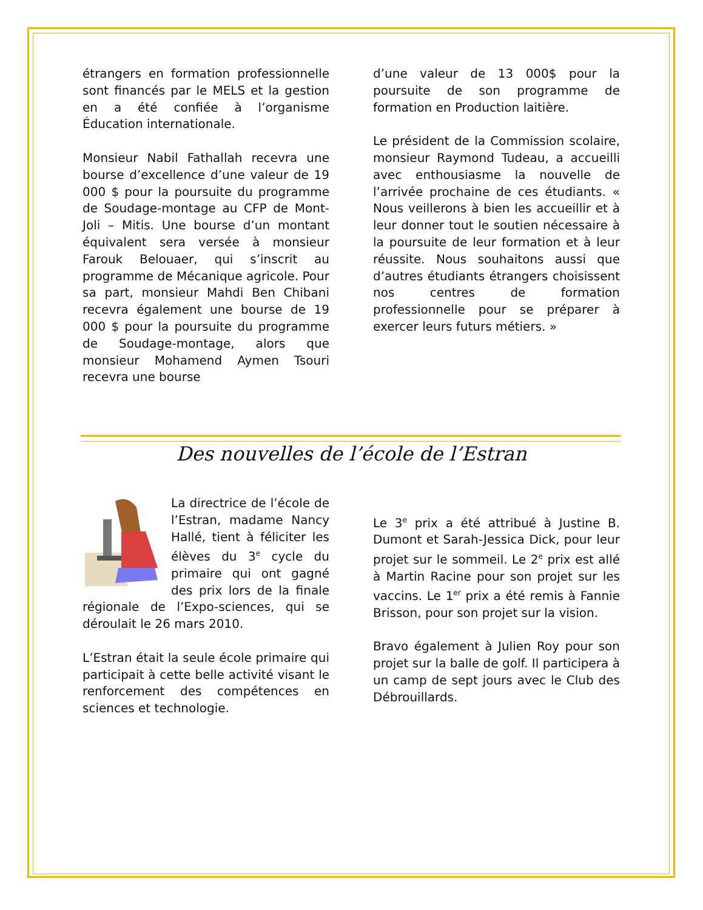étrangers en formation professionnelle sont financés par le MELS et la gestion en a été confiée à l’organisme Éducation internationale.
Monsieur Nabil Fathallah recevra une bourse d’excellence d’une valeur de 19 000 $ pour la poursuite du programme de Soudage-montage au CFP de Mont-Joli – Mitis. Une bourse d’un montant équivalent sera versée à monsieur Farouk Belouaer, qui s’inscrit au programme de Mécanique agricole. Pour sa part, monsieur Mahdi Ben Chibani recevra également une bourse de 19 000 $ pour la poursuite du programme de Soudage-montage, alors que monsieur Mohamend Aymen Tsouri recevra une bourse
d’une valeur de 13 000$ pour la poursuite de son programme de formation en Production laitière.
Le président de la Commission scolaire, monsieur Raymond Tudeau, a accueilli avec enthousiasme la nouvelle de l’arrivée prochaine de ces étudiants. « Nous veillerons à bien les accueillir et à leur donner tout le soutien nécessaire à la poursuite de leur formation et à leur réussite. Nous souhaitons aussi que d’autres étudiants étrangers choisissent nos centres de formation professionnelle pour se préparer à exercer leurs futurs métiers. »
Des nouvelles de l’école de l’Estran
La directrice de l’école de l’Estran, madame Nancy Hallé, tient à féliciter les élèves du 3<sup>e</sup> cycle du primaire qui ont gagné des prix lors de la finale régionale de l’Expo-sciences, qui se déroulait le 26 mars 2010.
L’Estran était la seule école primaire qui participait à cette belle activité visant le renforcement des compétences en sciences et technologie.
Le 3<sup>e</sup> prix a été attribué à Justine B. Dumont et Sarah-Jessica Dick, pour leur projet sur le sommeil. Le 2<sup>e</sup> prix est allé à Martin Racine pour son projet sur les vaccins. Le 1<sup>er</sup> prix a été remis à Fannie Brisson, pour son projet sur la vision.
Bravo également à Julien Roy pour son projet sur la balle de golf. Il participera à un camp de sept jours avec le Club des Débrouillards.